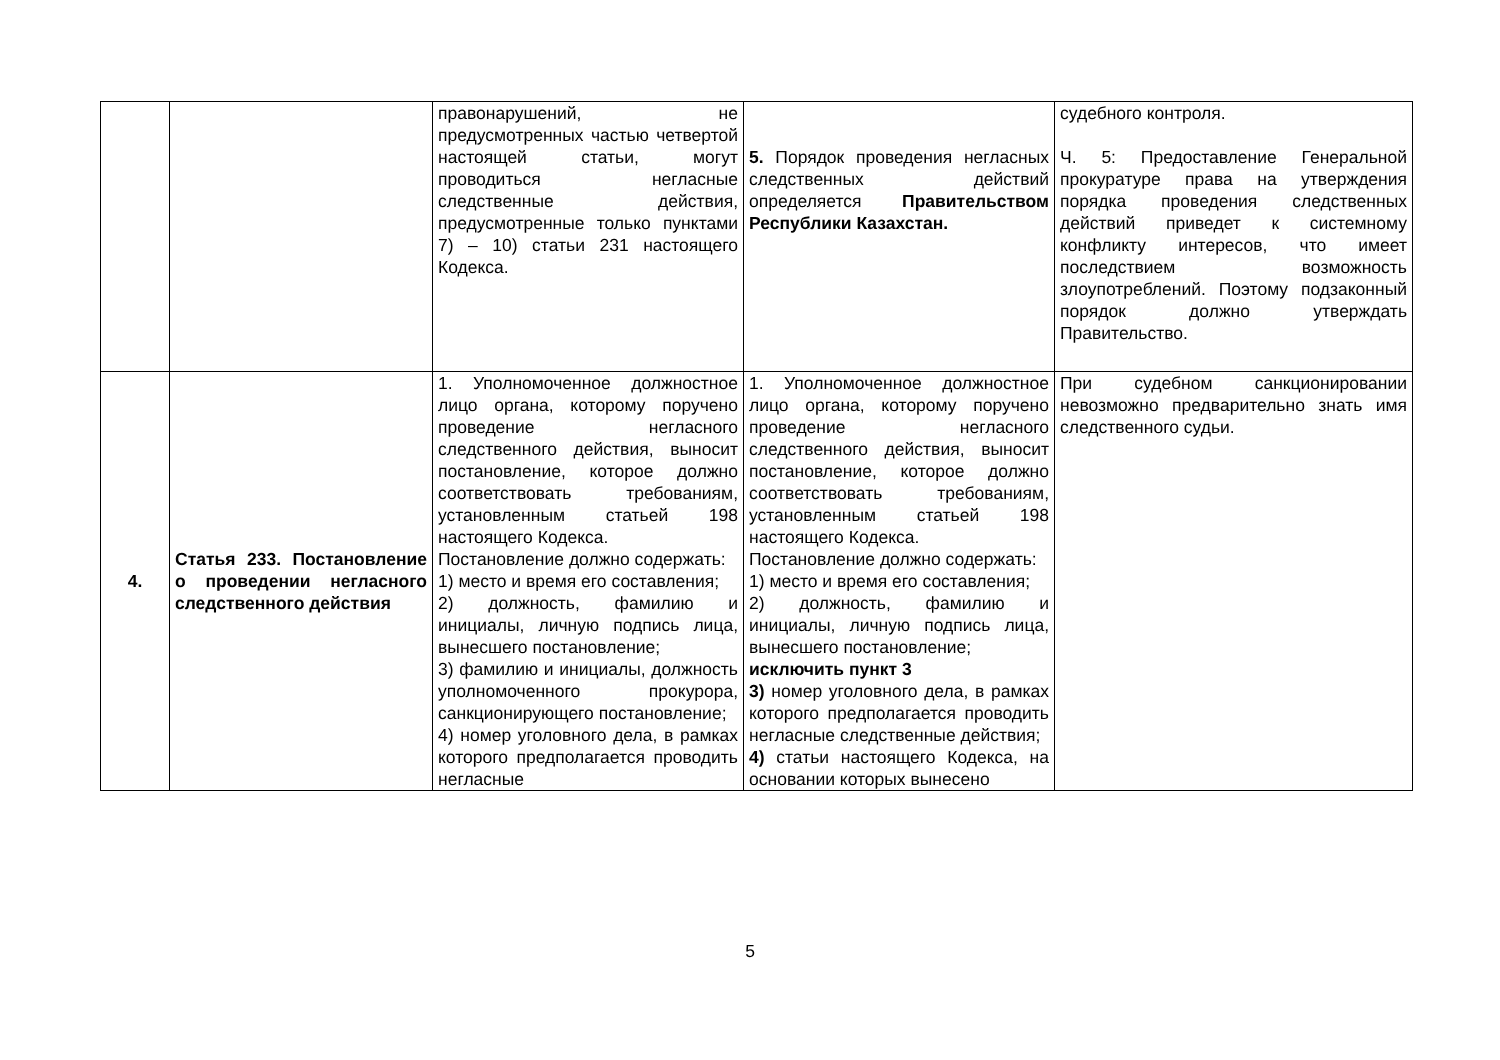| | | правонарушений, не предусмотренных частью четвертой настоящей статьи, могут проводиться негласные следственные действия, предусмотренные только пунктами 7) – 10) статьи 231 настоящего Кодекса. | 5. Порядок проведения негласных следственных действий определяется Правительством Республики Казахстан. | судебного контроля. Ч. 5: Предоставление Генеральной прокуратуре права на утверждения порядка проведения следственных действий приведет к системному конфликту интересов, что имеет последствием возможность злоупотреблений. Поэтому подзаконный порядок должно утверждать Правительство. |
| 4. | Статья 233. Постановление о проведении негласного следственного действия | 1. Уполномоченное должностное лицо органа, которому поручено проведение негласного следственного действия, выносит постановление, которое должно соответствовать требованиям, установленным статьей 198 настоящего Кодекса. Постановление должно содержать: 1) место и время его составления; 2) должность, фамилию и инициалы, личную подпись лица, вынесшего постановление; 3) фамилию и инициалы, должность уполномоченного прокурора, санкционирующего постановление; 4) номер уголовного дела, в рамках которого предполагается проводить негласные | 1. Уполномоченное должностное лицо органа, которому поручено проведение негласного следственного действия, выносит постановление, которое должно соответствовать требованиям, установленным статьей 198 настоящего Кодекса. Постановление должно содержать: 1) место и время его составления; 2) должность, фамилию и инициалы, личную подпись лица, вынесшего постановление; исключить пункт 3 3) номер уголовного дела, в рамках которого предполагается проводить негласные следственные действия; 4) статьи настоящего Кодекса, на основании которых вынесено | При судебном санкционировании невозможно предварительно знать имя следственного судьи. |
5